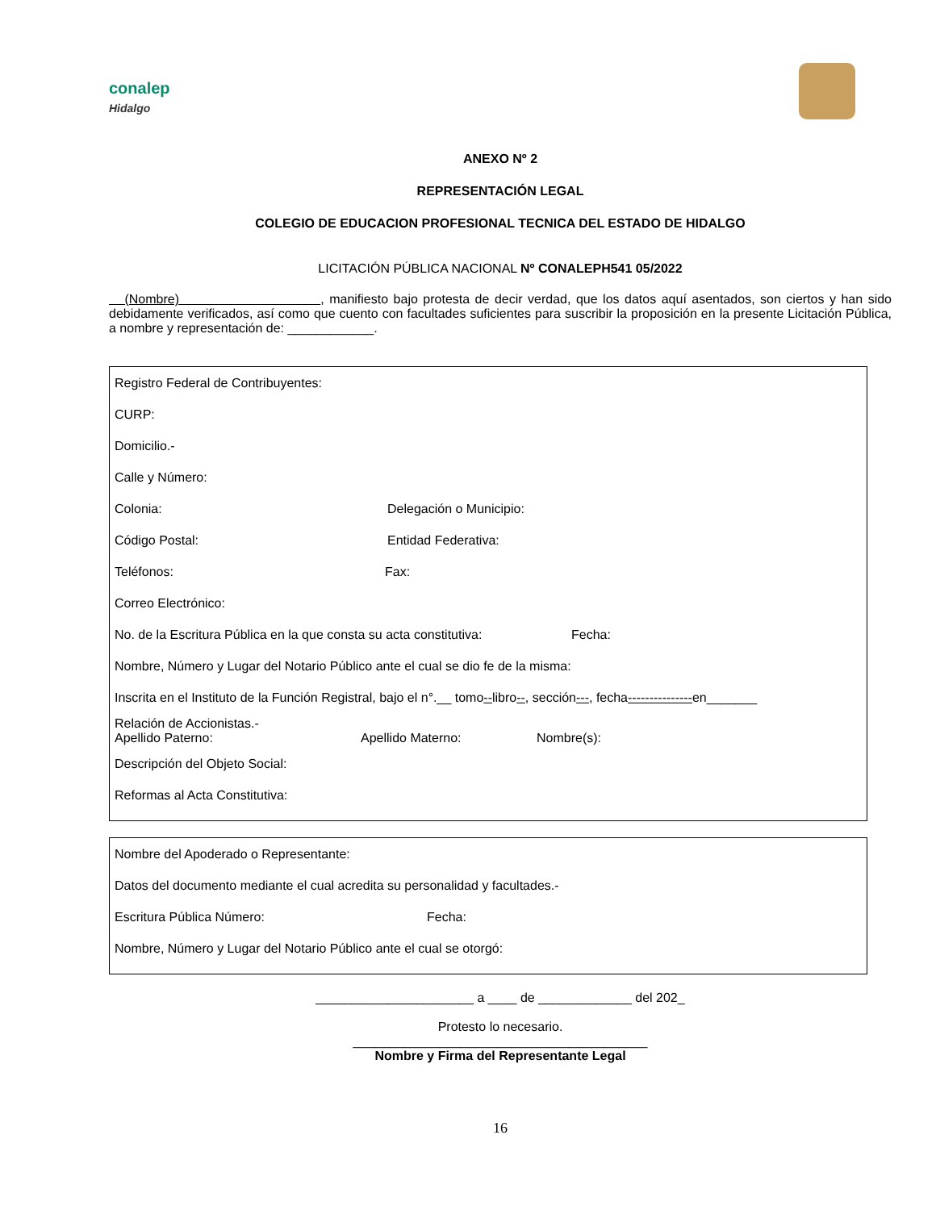conalep
Hidalgo
ANEXO Nº 2
REPRESENTACIÓN LEGAL
COLEGIO DE EDUCACION PROFESIONAL TECNICA DEL ESTADO DE HIDALGO
LICITACIÓN PÚBLICA NACIONAL Nº CONALEPH541 05/2022
(Nombre) , manifiesto bajo protesta de decir verdad, que los datos aquí asentados, son ciertos y han sido debidamente verificados, así como que cuento con facultades suficientes para suscribir la proposición en la presente Licitación Pública, a nombre y representación de: ____________.
Registro Federal de Contribuyentes:
CURP:
Domicilio.-
Calle y Número:
Colonia: Delegación o Municipio:
Código Postal: Entidad Federativa:
Teléfonos: Fax:
Correo Electrónico:
No. de la Escritura Pública en la que consta su acta constitutiva: Fecha:
Nombre, Número y Lugar del Notario Público ante el cual se dio fe de la misma:
Inscrita en el Instituto de la Función Registral, bajo el n°.__ tomo -- libro --, sección --- , fecha --------------- en_______
Relación de Accionistas.-
Apellido Paterno: Apellido Materno: Nombre(s):
Descripción del Objeto Social:
Reformas al Acta Constitutiva:
Nombre del Apoderado o Representante:
Datos del documento mediante el cual acredita su personalidad y facultades.-
Escritura Pública Número: Fecha:
Nombre, Número y Lugar del Notario Público ante el cual se otorgó:
______________________ a ____ de _____________ del 202_
Protesto lo necesario.
_________________________________________
Nombre y Firma del Representante Legal
16